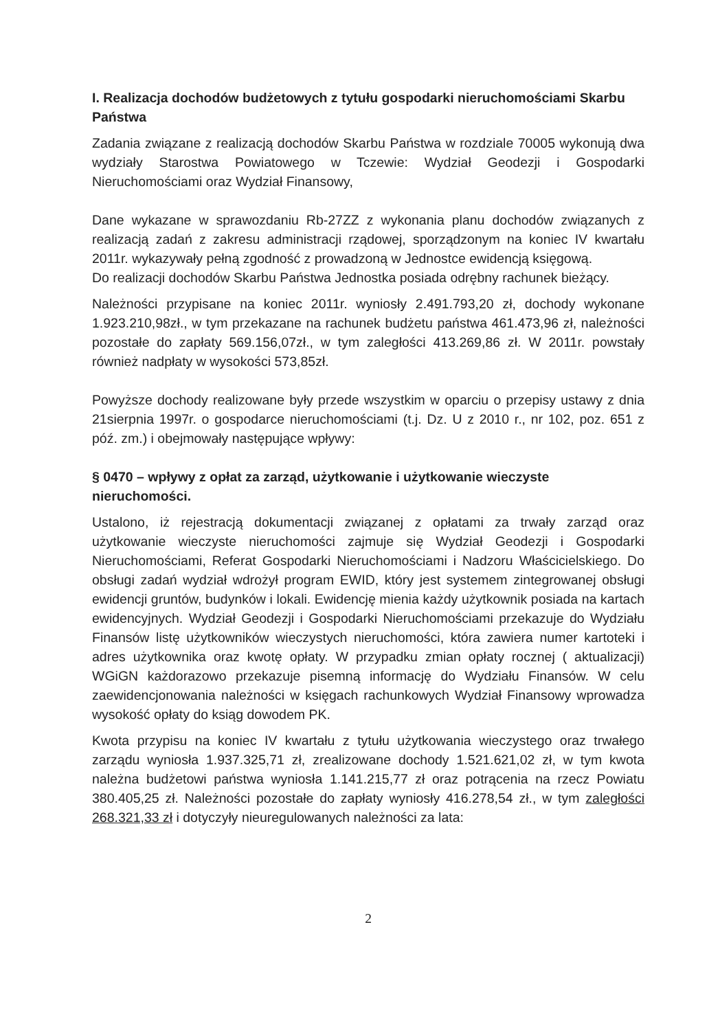I. Realizacja dochodów budżetowych z tytułu gospodarki nieruchomościami Skarbu Państwa
Zadania związane z realizacją dochodów Skarbu Państwa w rozdziale 70005 wykonują dwa wydziały Starostwa Powiatowego w Tczewie: Wydział Geodezji i Gospodarki Nieruchomościami oraz Wydział Finansowy,
Dane wykazane w sprawozdaniu Rb-27ZZ z wykonania planu dochodów związanych z realizacją zadań z zakresu administracji rządowej, sporządzonym na koniec IV kwartału 2011r. wykazywały pełną zgodność z prowadzoną w Jednostce ewidencją księgową.
Do realizacji dochodów Skarbu Państwa Jednostka posiada odrębny rachunek bieżący.
Należności przypisane na koniec 2011r. wyniosły 2.491.793,20 zł, dochody wykonane 1.923.210,98zł., w tym przekazane na rachunek budżetu państwa 461.473,96 zł, należności pozostałe do zapłaty 569.156,07zł., w tym zaległości 413.269,86 zł. W 2011r. powstały również nadpłaty w wysokości 573,85zł.
Powyższe dochody realizowane były przede wszystkim w oparciu o przepisy ustawy z dnia 21sierpnia 1997r. o gospodarce nieruchomościami (t.j. Dz. U z 2010 r., nr 102, poz. 651 z póź. zm.) i obejmowały następujące wpływy:
§ 0470 – wpływy z opłat za zarząd, użytkowanie i użytkowanie wieczyste nieruchomości.
Ustalono, iż rejestracją dokumentacji związanej z opłatami za trwały zarząd oraz użytkowanie wieczyste nieruchomości zajmuje się Wydział Geodezji i Gospodarki Nieruchomościami, Referat Gospodarki Nieruchomościami i Nadzoru Właścicielskiego. Do obsługi zadań wydział wdrożył program EWID, który jest systemem zintegrowanej obsługi ewidencji gruntów, budynków i lokali. Ewidencję mienia każdy użytkownik posiada na kartach ewidencyjnych. Wydział Geodezji i Gospodarki Nieruchomościami przekazuje do Wydziału Finansów listę użytkowników wieczystych nieruchomości, która zawiera numer kartoteki i adres użytkownika oraz kwotę opłaty. W przypadku zmian opłaty rocznej ( aktualizacji) WGiGN każdorazowo przekazuje pisemną informację do Wydziału Finansów. W celu zaewidencjonowania należności w księgach rachunkowych Wydział Finansowy wprowadza wysokość opłaty do ksiąg dowodem PK.
Kwota przypisu na koniec IV kwartału z tytułu użytkowania wieczystego oraz trwałego zarządu wyniosła 1.937.325,71 zł, zrealizowane dochody 1.521.621,02 zł, w tym kwota należna budżetowi państwa wyniosła 1.141.215,77 zł oraz potrącenia na rzecz Powiatu 380.405,25 zł. Należności pozostałe do zapłaty wyniosły 416.278,54 zł., w tym zaległości 268.321,33 zł i dotyczyły nieuregulowanych należności za lata:
2